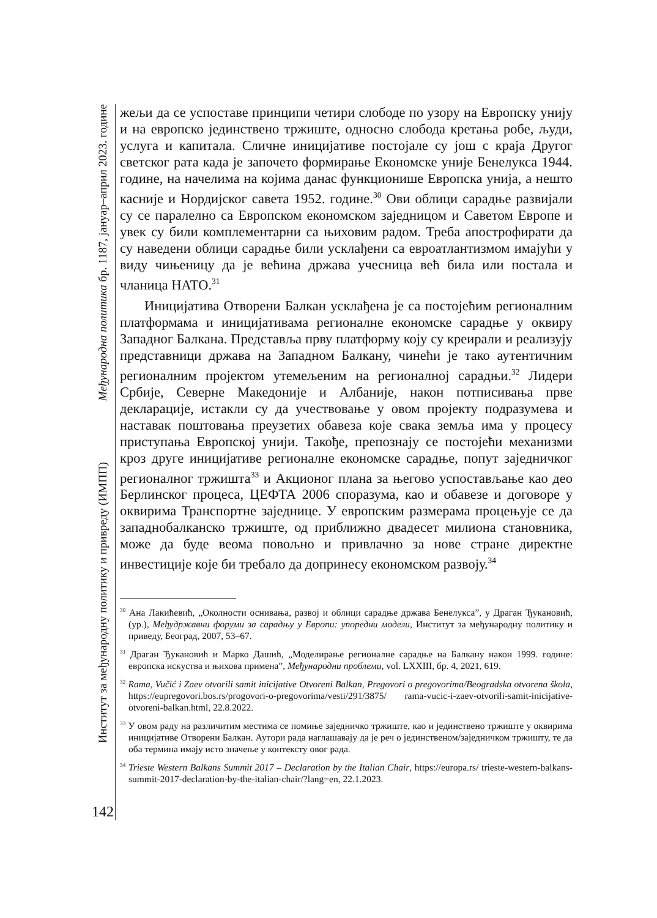Међународна политика бр. 1187, јануар–април 2023. године
Институт за међународну политику и привреду (ИМПП)
142
жељи да се успоставе принципи четири слободе по узору на Европску унију и на европско јединствено тржиште, односно слобода кретања робе, људи, услуга и капитала. Сличне иницијативе постојале су још с краја Другог светског рата када је започето формирање Економске уније Бенелукса 1944. године, на начелима на којима данас функционише Европска унија, а нешто касније и Нордијског савета 1952. године.<sup>30</sup> Ови облици сарадње развијали су се паралелно са Европском економском заједницом и Саветом Европе и увек су били комплементарни са њиховим радом. Треба апострофирати да су наведени облици сарадње били усклађени са евроатлантизмом имајући у виду чињеницу да је већина држава учесница већ била или постала и чланица НАТО.<sup>31</sup>
Иницијатива Отворени Балкан усклађена је са постојећим регионалним платформама и иницијативама регионалне економске сарадње у оквиру Западног Балкана. Представља прву платформу коју су креирали и реализују представници држава на Западном Балкану, чинећи је тако аутентичним регионалним пројектом утемељеним на регионалној сарадњи.<sup>32</sup> Лидери Србије, Северне Македоније и Албаније, након потписивања прве декларације, истакли су да учествовање у овом пројекту подразумева и наставак поштовања преузетих обавеза које свака земља има у процесу приступања Европској унији. Такође, препознају се постојећи механизми кроз друге иницијативе регионалне економске сарадње, попут заједничког регионалног тржишта<sup>33</sup> и Акционог плана за његово успостављање као део Берлинског процеса, ЦЕФТА 2006 споразума, као и обавезе и договоре у оквирима Транспортне заједнице. У европским размерама процењује се да западнобалканско тржиште, од приближно двадесет милиона становника, може да буде веома повољно и привлачно за нове стране директне инвестиције које би требало да допринесу економском развоју.<sup>34</sup>
<sup>30</sup> Ана Лакићевић, „Околности оснивања, развој и облици сарадње држава Бенелукса”, у Драган Ђукановић, (ур.), Међудржавни форуми за сарадњу у Европи: упоредни модели, Институт за међународну политику и приведу, Београд, 2007, 53–67.
<sup>31</sup> Драган Ђукановић и Марко Дашић, „Моделирање регионалне сарадње на Балкану након 1999. године: европска искуства и њихова примена”, Међународни проблеми, vol. LXXIII, бр. 4, 2021, 619.
<sup>32</sup> Rama, Vučić i Zaev otvorili samit inicijative Otvoreni Balkan, Pregovori o pregovorima/Beogradska otvorena škola, https://eupregovori.bos.rs/progovori-o-pregovorima/vesti/291/3875/ rama-vucic-i-zaev-otvorili-samit-inicijative-otvoreni-balkan.html, 22.8.2022.
<sup>33</sup> У овом раду на различитим местима се помиње заједничко тржиште, као и јединствено тржиште у оквирима иницијативе Отворени Балкан. Аутори рада наглашавају да је реч о јединственом/заједничком тржишту, те да оба термина имају исто значење у контексту овог рада.
<sup>34</sup> Trieste Western Balkans Summit 2017 – Declaration by the Italian Chair, https://europa.rs/ trieste-western-balkans-summit-2017-declaration-by-the-italian-chair/?lang=en, 22.1.2023.